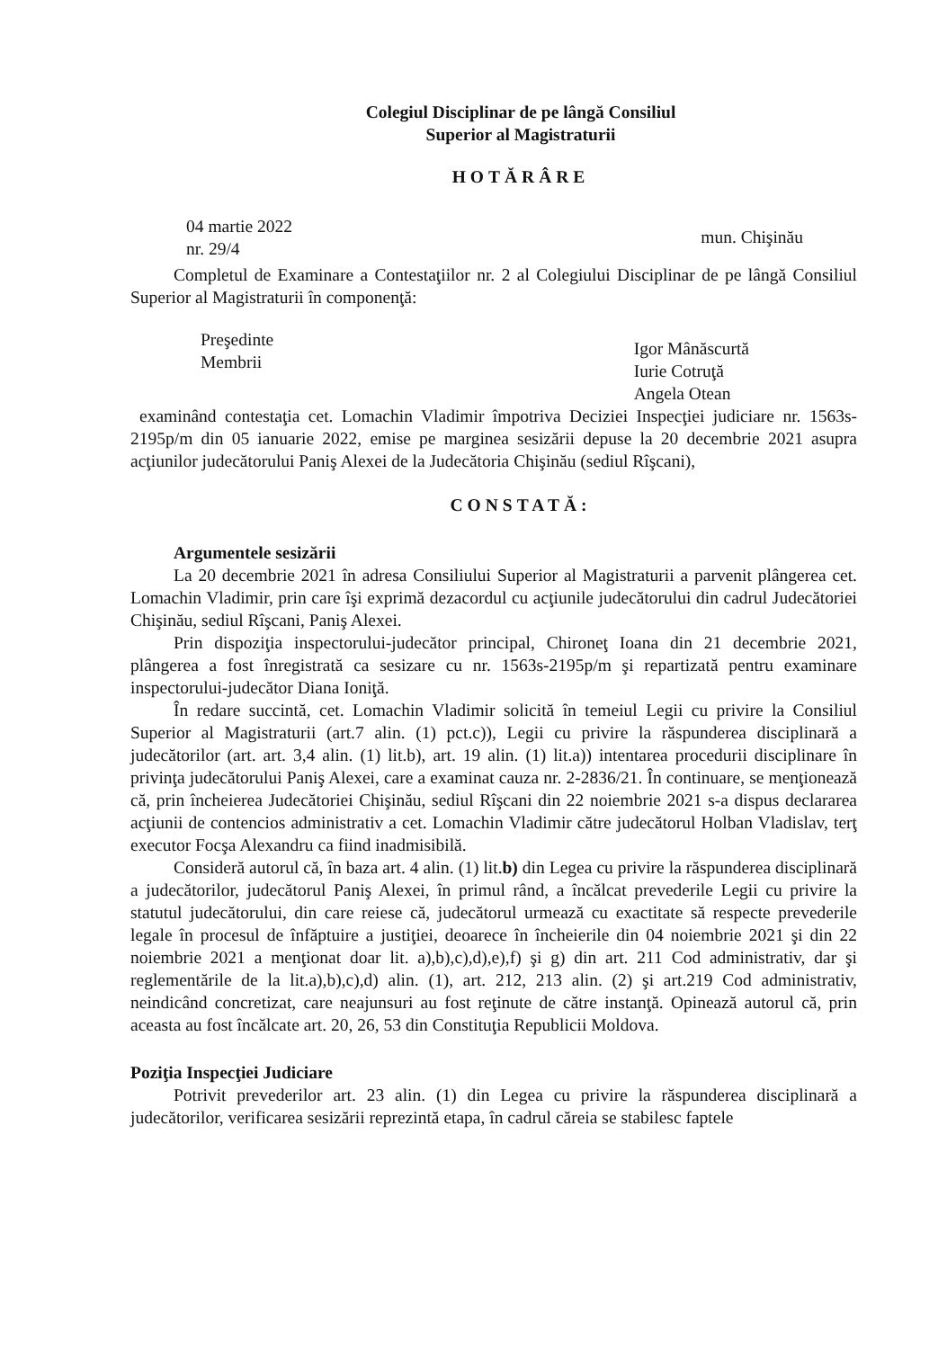Colegiul Disciplinar de pe lângă Consiliul
Superior al Magistraturii
HOTĂRÂRE
04 martie 2022
nr. 29/4
mun. Chişinău
Completul de Examinare a Contestaţiilor nr. 2 al Colegiului Disciplinar de pe lângă Consiliul Superior al Magistraturii în componenţă:
Preşedinte
Membrii
Igor Mânăscurtă
Iurie Cotruţă
Angela Otean
examinând contestaţia cet. Lomachin Vladimir împotriva Deciziei Inspecţiei judiciare nr. 1563s-2195p/m din 05 ianuarie 2022, emise pe marginea sesizării depuse la 20 decembrie 2021 asupra acţiunilor judecătorului Paniş Alexei de la Judecătoria Chişinău (sediul Rîşcani),
CONSTATĂ:
Argumentele sesizării
La 20 decembrie 2021 în adresa Consiliului Superior al Magistraturii a parvenit plângerea cet. Lomachin Vladimir, prin care îşi exprimă dezacordul cu acţiunile judecătorului din cadrul Judecătoriei Chişinău, sediul Rîşcani, Paniş Alexei.
Prin dispoziţia inspectorului-judecător principal, Chironeţ Ioana din 21 decembrie 2021, plângerea a fost înregistrată ca sesizare cu nr. 1563s-2195p/m şi repartizată pentru examinare inspectorului-judecător Diana Ioniţă.
În redare succintă, cet. Lomachin Vladimir solicită în temeiul Legii cu privire la Consiliul Superior al Magistraturii (art.7 alin. (1) pct.c)), Legii cu privire la răspunderea disciplinară a judecătorilor (art. art. 3,4 alin. (1) lit.b), art. 19 alin. (1) lit.a)) intentarea procedurii disciplinare în privinţa judecătorului Paniş Alexei, care a examinat cauza nr. 2-2836/21. În continuare, se menţionează că, prin încheierea Judecătoriei Chişinău, sediul Rîşcani din 22 noiembrie 2021 s-a dispus declararea acţiunii de contencios administrativ a cet. Lomachin Vladimir către judecătorul Holban Vladislav, terţ executor Focşa Alexandru ca fiind inadmisibilă.
Consideră autorul că, în baza art. 4 alin. (1) lit.b) din Legea cu privire la răspunderea disciplinară a judecătorilor, judecătorul Paniş Alexei, în primul rând, a încălcat prevederile Legii cu privire la statutul judecătorului, din care reiese că, judecătorul urmează cu exactitate să respecte prevederile legale în procesul de înfăptuire a justiţiei, deoarece în încheierile din 04 noiembrie 2021 şi din 22 noiembrie 2021 a menţionat doar lit. a),b),c),d),e),f) şi g) din art. 211 Cod administrativ, dar şi reglementările de la lit.a),b),c),d) alin. (1), art. 212, 213 alin. (2) şi art.219 Cod administrativ, neindicând concretizat, care neajunsuri au fost reţinute de către instanţă. Opinează autorul că, prin aceasta au fost încălcate art. 20, 26, 53 din Constituţia Republicii Moldova.
Poziţia Inspecţiei Judiciare
Potrivit prevederilor art. 23 alin. (1) din Legea cu privire la răspunderea disciplinară a judecătorilor, verificarea sesizării reprezintă etapa, în cadrul căreia se stabilesc faptele